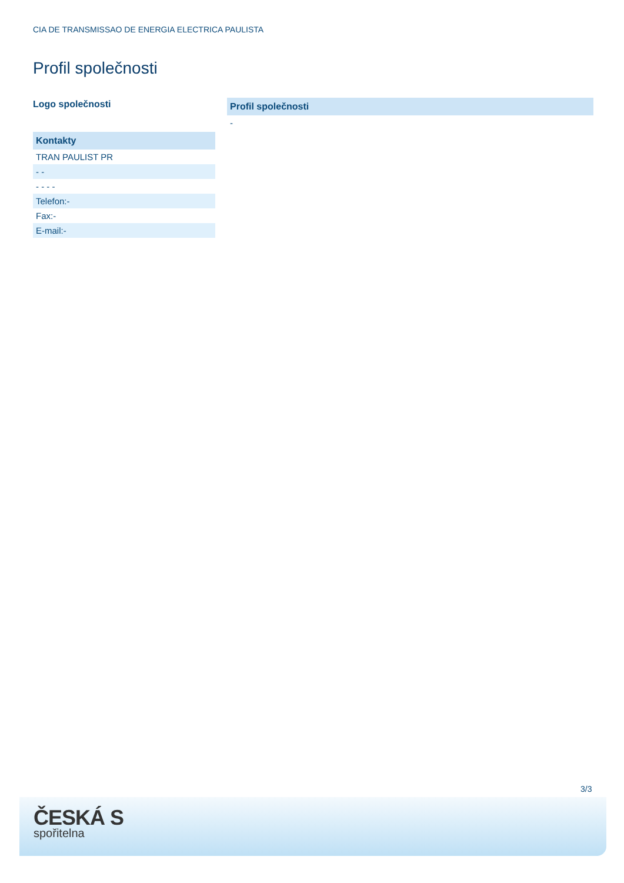CIA DE TRANSMISSAO DE ENERGIA ELECTRICA PAULISTA
Profil společnosti
Logo společnosti
Kontakty
TRAN PAULIST PR
- -
- - - -
Telefon:-
Fax:-
E-mail:-
Profil společnosti
-
3/3
ČESKÁ S
spořitelna